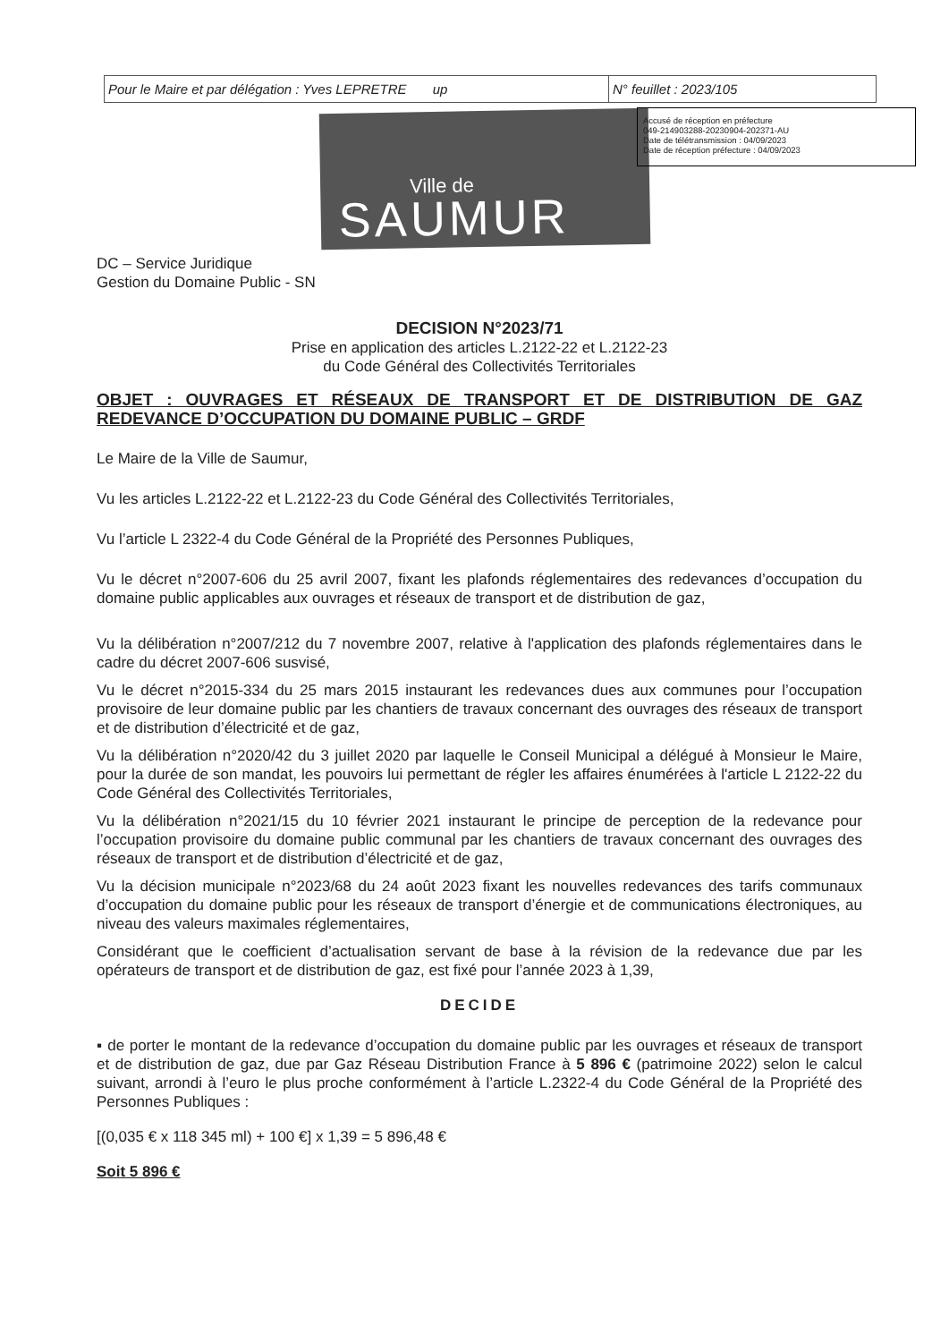| Pour le Maire et par délégation : Yves LEPRETRE up | N° feuillet : 2023/105 |
Ville de
SAUMUR
Accusé de réception en préfecture
049-214903288-20230904-202371-AU
Date de télétransmission : 04/09/2023
Date de réception préfecture : 04/09/2023
DC – Service Juridique
Gestion du Domaine Public - SN
DECISION N°2023/71
Prise en application des articles L.2122-22 et L.2122-23
du Code Général des Collectivités Territoriales
OBJET : OUVRAGES ET RÉSEAUX DE TRANSPORT ET DE DISTRIBUTION DE GAZ REDEVANCE D’OCCUPATION DU DOMAINE PUBLIC – GRDF
Le Maire de la Ville de Saumur,
Vu les articles L.2122-22 et L.2122-23 du Code Général des Collectivités Territoriales,
Vu l’article L 2322-4 du Code Général de la Propriété des Personnes Publiques,
Vu le décret n°2007-606 du 25 avril 2007, fixant les plafonds réglementaires des redevances d’occupation du domaine public applicables aux ouvrages et réseaux de transport et de distribution de gaz,
Vu la délibération n°2007/212 du 7 novembre 2007, relative à l'application des plafonds réglementaires dans le cadre du décret 2007-606 susvisé,
Vu le décret n°2015-334 du 25 mars 2015 instaurant les redevances dues aux communes pour l’occupation provisoire de leur domaine public par les chantiers de travaux concernant des ouvrages des réseaux de transport et de distribution d’électricité et de gaz,
Vu la délibération n°2020/42 du 3 juillet 2020 par laquelle le Conseil Municipal a délégué à Monsieur le Maire, pour la durée de son mandat, les pouvoirs lui permettant de régler les affaires énumérées à l'article L 2122-22 du Code Général des Collectivités Territoriales,
Vu la délibération n°2021/15 du 10 février 2021 instaurant le principe de perception de la redevance pour l’occupation provisoire du domaine public communal par les chantiers de travaux concernant des ouvrages des réseaux de transport et de distribution d’électricité et de gaz,
Vu la décision municipale n°2023/68 du 24 août 2023 fixant les nouvelles redevances des tarifs communaux d’occupation du domaine public pour les réseaux de transport d’énergie et de communications électroniques, au niveau des valeurs maximales réglementaires,
Considérant que le coefficient d’actualisation servant de base à la révision de la redevance due par les opérateurs de transport et de distribution de gaz, est fixé pour l’année 2023 à 1,39,
DECIDE
▪ de porter le montant de la redevance d’occupation du domaine public par les ouvrages et réseaux de transport et de distribution de gaz, due par Gaz Réseau Distribution France à 5 896 € (patrimoine 2022) selon le calcul suivant, arrondi à l’euro le plus proche conformément à l’article L.2322-4 du Code Général de la Propriété des Personnes Publiques :
[(0,035 € x 118 345 ml) + 100 €] x 1,39 = 5 896,48 €
Soit 5 896 €